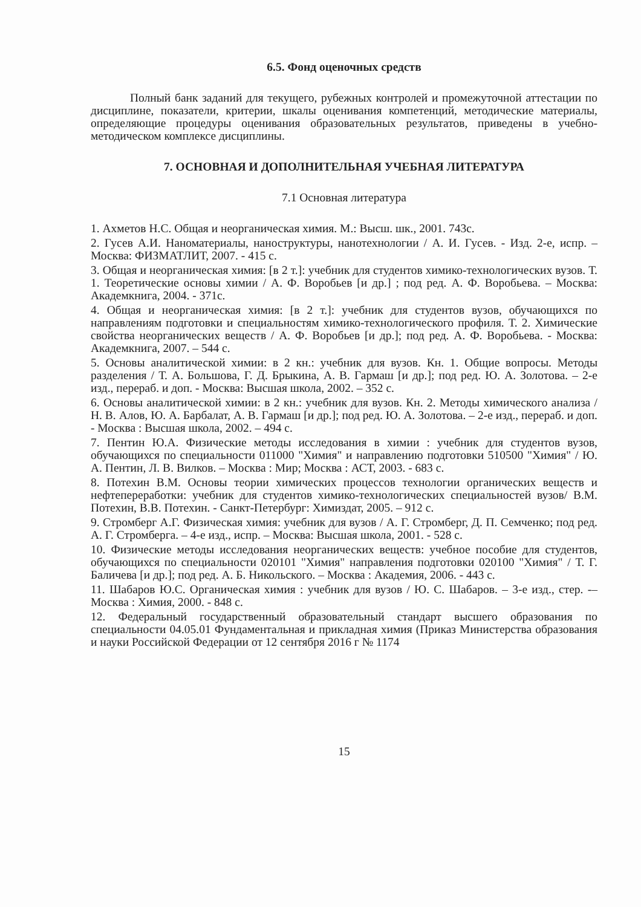6.5. Фонд оценочных средств
Полный банк заданий для текущего, рубежных контролей и промежуточной аттестации по дисциплине, показатели, критерии, шкалы оценивания компетенций, методические материалы, определяющие процедуры оценивания образовательных результатов, приведены в учебно-методическом комплексе дисциплины.
7. ОСНОВНАЯ И ДОПОЛНИТЕЛЬНАЯ УЧЕБНАЯ ЛИТЕРАТУРА
7.1 Основная литература
1. Ахметов Н.С. Общая и неорганическая химия. М.: Высш. шк., 2001. 743с.
2. Гусев А.И. Наноматериалы, наноструктуры, нанотехнологии / А. И. Гусев. - Изд. 2-е, испр. – Москва: ФИЗМАТЛИТ, 2007. - 415 с.
3. Общая и неорганическая химия: [в 2 т.]: учебник для студентов химико-технологических вузов. Т. 1. Теоретические основы химии / А. Ф. Воробьев [и др.] ; под ред. А. Ф. Воробьева. – Москва: Академкнига, 2004. - 371с.
4. Общая и неорганическая химия: [в 2 т.]: учебник для студентов вузов, обучающихся по направлениям подготовки и специальностям химико-технологического профиля. Т. 2. Химические свойства неорганических веществ / А. Ф. Воробьев [и др.]; под ред. А. Ф. Воробьева. - Москва: Академкнига, 2007. – 544 с.
5. Основы аналитической химии: в 2 кн.: учебник для вузов. Кн. 1. Общие вопросы. Методы разделения / Т. А. Большова, Г. Д. Брыкина, А. В. Гармаш [и др.]; под ред. Ю. А. Золотова. – 2-е изд., перераб. и доп. - Москва: Высшая школа, 2002. – 352 с.
6. Основы аналитической химии: в 2 кн.: учебник для вузов. Кн. 2. Методы химического анализа / Н. В. Алов, Ю. А. Барбалат, А. В. Гармаш [и др.]; под ред. Ю. А. Золотова. – 2-е изд., перераб. и доп. - Москва : Высшая школа, 2002. – 494 с.
7. Пентин Ю.А. Физические методы исследования в химии : учебник для студентов вузов, обучающихся по специальности 011000 "Химия" и направлению подготовки 510500 "Химия" / Ю. А. Пентин, Л. В. Вилков. – Москва : Мир; Москва : АСТ, 2003. - 683 с.
8. Потехин В.М. Основы теории химических процессов технологии органических веществ и нефтепереработки: учебник для студентов химико-технологических специальностей вузов/ В.М. Потехин, В.В. Потехин. - Санкт-Петербург: Химиздат, 2005. – 912 с.
9. Стромберг А.Г. Физическая химия: учебник для вузов / А. Г. Стромберг, Д. П. Семченко; под ред. А. Г. Стромберга. – 4-е изд., испр. – Москва: Высшая школа, 2001. - 528 с.
10. Физические методы исследования неорганических веществ: учебное пособие для студентов, обучающихся по специальности 020101 "Химия" направления подготовки 020100 "Химия" / Т. Г. Баличева [и др.]; под ред. А. Б. Никольского. – Москва : Академия, 2006. - 443 с.
11. Шабаров Ю.С. Органическая химия : учебник для вузов / Ю. С. Шабаров. – 3-е изд., стер. -–Москва : Химия, 2000. - 848 с.
12. Федеральный государственный образовательный стандарт высшего образования по специальности 04.05.01 Фундаментальная и прикладная химия (Приказ Министерства образования и науки Российской Федерации от 12 сентября 2016 г № 1174
15